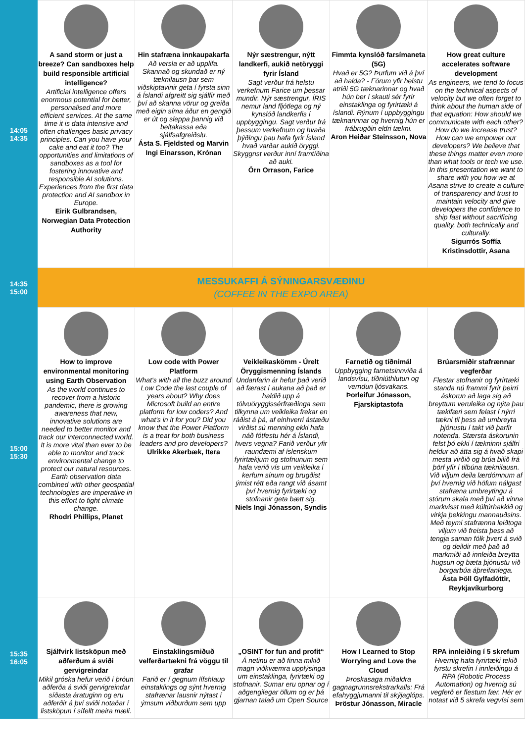| 14:05 14:35 | A sand storm or just a breeze? Can sandboxes help build responsible artificial intelligence? Artificial intelligence offers enormous potential for better, personalised and more efficient services. At the same time it is data intensive and often challenges basic privacy principles. Can you have your cake and eat it too? The opportunities and limitations of sandboxes as a tool for fostering innovative and responsible AI solutions. Experiences from the first data protection and AI sandbox in Europe. Eirik Gulbrandsen, Norwegian Data Protection Authority | Hin stafræna innkaupakarfa Að versla er að upplifa. Skannað og skundað er ný tæknilausn þar sem viðskiptavinir geta í fyrsta sinn á Íslandi afgreitt sig sjálfir með því að skanna vörur og greiða með eigin síma áður en gengið er út og sleppa þannig við beltakassa eða sjálfsafgreiðslu. Ásta S. Fjeldsted og Marvin Ingi Einarsson, Krónan | Nýr sæstrengur, nýtt landkerfi, aukið netöryggi fyrir Ísland Sagt verður frá helstu verkefnum Farice um þessar mundir. Nýr sæstrengur, ÍRIS nemur land fljótlega og ný kynslóð landkerfis í uppbyggingu. Sagt verður frá þessum verkefnum og hvaða þýðingu þau hafa fyrir Ísland hvað varðar aukið öryggi. Skyggnst verður inní framtíðina að auki. Örn Orrason, Farice | Fimmta kynslóð farsímaneta (5G) Hvað er 5G? Þurfum við á því að halda? - Förum yfir helstu atriði 5G tæknarinnar og hvað hún ber í skauti sér fyrir einstaklinga og fyrirtæki á íslandi. Rýnum í uppbyggingu tæknarinnar og hvernig hún er frábrugðin eldri tækni. Aron Heiðar Steinsson, Nova | How great culture accelerates software development As engineers, we tend to focus on the technical aspects of velocity but we often forget to think about the human side of that equation: How should we communicate with each other? How do we increase trust? How can we empower our developers? We believe that these things matter even more than what tools or tech we use. In this presentation we want to share with you how we at Asana strive to create a culture of transparency and trust to maintain velocity and give developers the confidence to ship fast without sacrificing quality, both technically and culturally. Sigurrós Soffía Kristinsdottir, Asana |
| 14:35 15:00 | MESSUKAFFI Á SÝNINGARSVÆÐINU (COFFEE IN THE EXPO AREA) | | | | |
| 15:00 15:30 | How to improve environmental monitoring using Earth Observation As the world continues to recover from a historic pandemic, there is growing awareness that new, innovative solutions are needed to better monitor and track our interconnected world. It is more vital than ever to be able to monitor and track environmental change to protect our natural resources. Earth observation data combined with other geospatial technologies are imperative in this effort to fight climate change. Rhodri Phillips, Planet | Low code with Power Platform What's with all the buzz around Low Code the last couple of years about? Why does Microsoft build an entire platform for low coders? And what's in it for you? Did you know that the Power Platform is a treat for both business leaders and pro developers? Ulrikke Akerbæk, Itera | Veikleikaskömm - Úrelt Öryggismenning Íslands Undanfarin ár hefur það verið að færast í aukana að það er haldið upp á tölvuöryggissérfræðinga sem tilkynna um veikleika frekar en ráðist á þá, af einhverri ástæðu virðist sú menning ekki hafa náð fótfestu hér á Íslandi, hvers vegna? Farið verður yfir raundæmi af íslenskum fyrirtækjum og stofnunum sem hafa verið vís um veikleika í kerfum sínum og brugðist ýmist rétt eða rangt við ásamt því hvernig fyrirtæki og stofnanir geta bætt sig. Niels Ingi Jónasson, Syndis | Farnetið og tíðnimál Uppbygging farnetsinnviða á landsvísu, tíðniúthlutun og verndun ljósvakans. Þorleifur Jónasson, Fjarskiptastofa | Brúarsmiðir stafrænnar vegferðar Flestar stofnanir og fyrirtæki standa nú frammi fyrir þeirri áskorun að laga sig að breyttum veruleika og nýta þau tækifæri sem felast í nýrri tækni til þess að umbreyta þjónustu í takt við þarfir notenda. Stærsta áskorunin felst þó ekki í tækninni sjálfri heldur að átta sig á hvað skapi mesta virðið og brúa bilið frá þörf yfir í tilbúna tæknilausn. Við viljum deila lærdómnum af því hvernig við höfum nálgast stafræna umbreytingu á stórum skala með því að vinna markvisst með kúltúrhakkið og virkja þekkingu mannauðsins. Með teymi stafrænna leiðtoga viljum við freista þess að tengja saman fólk þvert á svið og deildir með það að markmiði að innleiða breytta hugsun og bæta þjónustu við borgarbúa áþreifanlega. Ásta Þöll Gylfadóttir, Reykjavíkurborg |
| 15:35 16:05 | Sjálfvirk listsköpun með aðferðum á sviði gervigreindar Mikil gróska hefur verið í þróun aðferða á sviði gervigreindar síðasta áratuginn og eru aðferðir á því sviði notaðar í listsköpun í sífellt meira mæli. | Einstaklingsmiðuð velferðartækni frá vöggu til grafar Farið er í gegnum lífshlaup einstaklings og sýnt hvernig stafrænar lausnir nýtast í ýmsum viðburðum sem upp | „OSINT for fun and profit“ Á netinu er að finna mikið magn viðkvæmra upplýsinga um einstaklinga, fyrirtæki og stofnanir. Sumar eru opnar og í aðgengilegar öllum og er þá gjarnan talað um Open Source | How I Learned to Stop Worrying and Love the Cloud Þroskasaga miðaldra gagnagrunnsrekstrarkalls: Frá efahyggjumanni til skýjaglóps. Þröstur Jónasson, Miracle | RPA innleiðing í 5 skrefum Hvernig hafa fyrirtæki tekið fyrstu skrefin í innleiðingu á RPA (Robotic Process Automation) og hvernig sú vegferð er flestum fær. Hér er notast við 5 skrefa vegvísi sem |